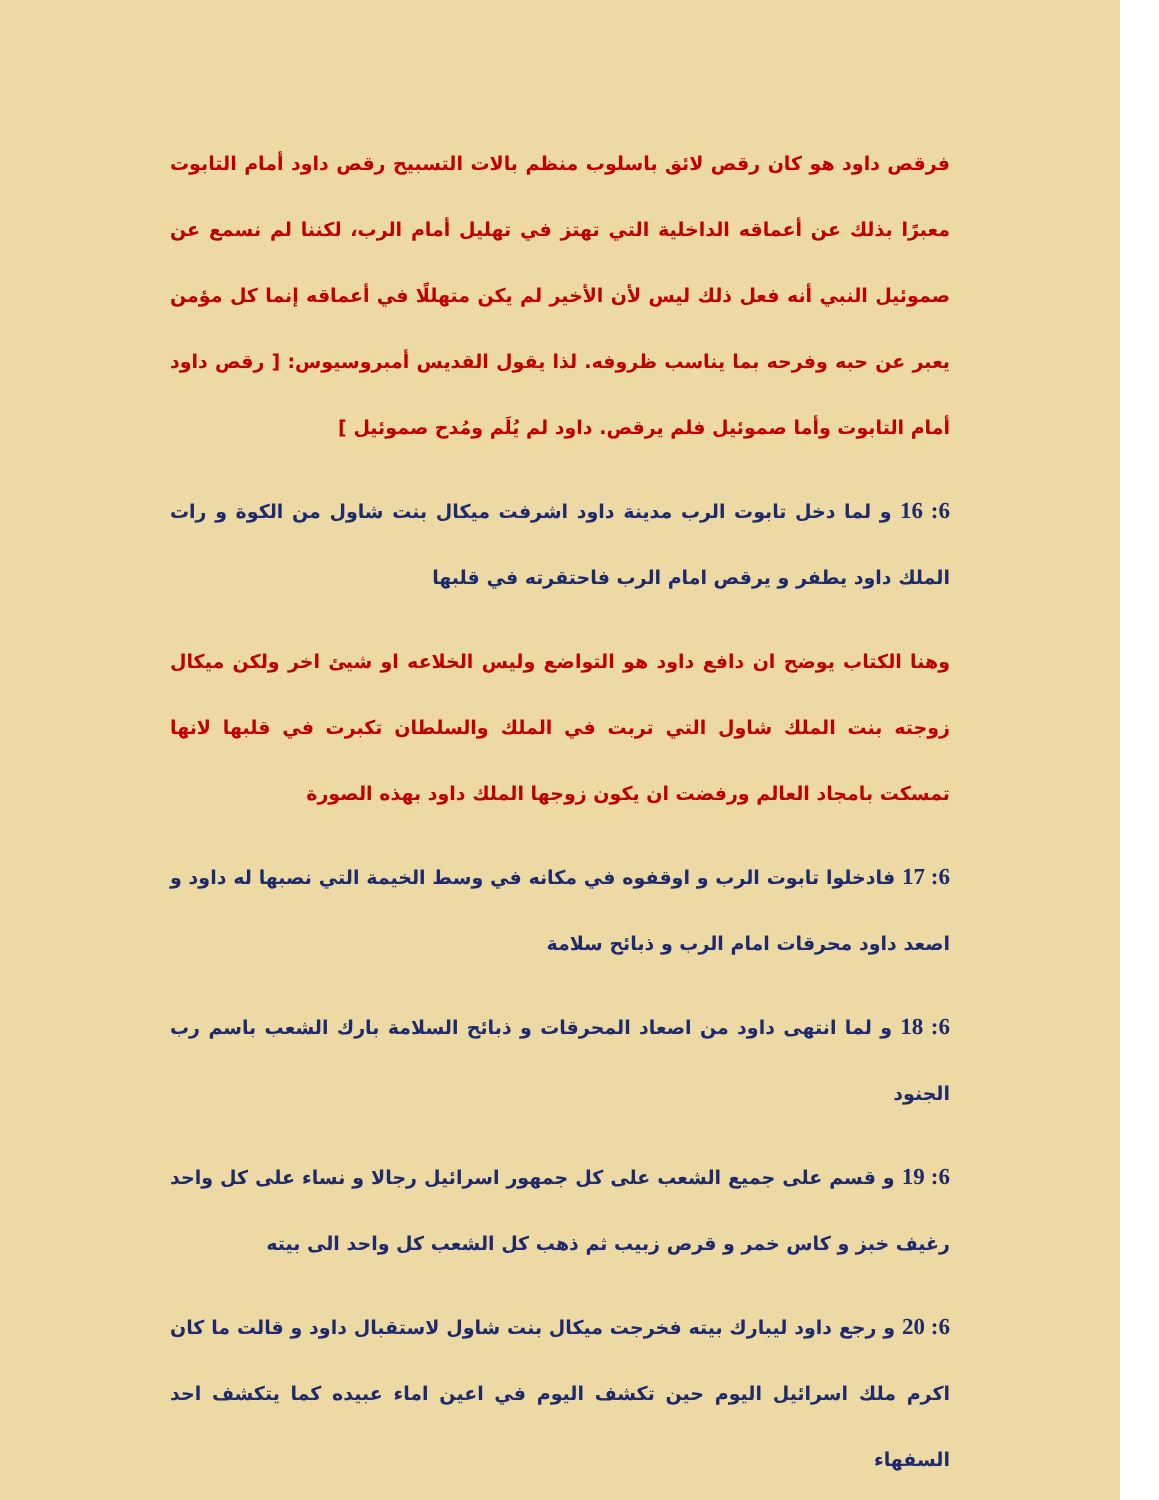فرقص داود هو كان رقص لائق باسلوب منظم بالات التسبيح رقص داود أمام التابوت معبرًا بذلك عن أعماقه الداخلية التي تهتز في تهليل أمام الرب، لكننا لم نسمع عن صموئيل النبي أنه فعل ذلك ليس لأن الأخير لم يكن متهللًا في أعماقه إنما كل مؤمن يعبر عن حبه وفرحه بما يناسب ظروفه. لذا يقول القديس أمبروسيوس: [ رقص داود أمام التابوت وأما صموئيل فلم يرقص. داود لم يُلَم ومُدح صموئيل ]
6: 16 و لما دخل تابوت الرب مدينة داود اشرفت ميكال بنت شاول من الكوة و رات الملك داود يطفر و يرقص امام الرب فاحتقرته في قلبها
وهنا الكتاب يوضح ان دافع داود هو التواضع وليس الخلاعه او شيئ اخر ولكن ميكال زوجته بنت الملك شاول التي تربت في الملك والسلطان تكبرت في قلبها لانها تمسكت بامجاد العالم ورفضت ان يكون زوجها الملك داود بهذه الصورة
6: 17 فادخلوا تابوت الرب و اوقفوه في مكانه في وسط الخيمة التي نصبها له داود و اصعد داود محرقات امام الرب و ذبائح سلامة
6: 18 و لما انتهى داود من اصعاد المحرقات و ذبائح السلامة بارك الشعب باسم رب الجنود
6: 19 و قسم على جميع الشعب على كل جمهور اسرائيل رجالا و نساء على كل واحد رغيف خبز و كاس خمر و قرص زبيب ثم ذهب كل الشعب كل واحد الى بيته
6: 20 و رجع داود ليبارك بيته فخرجت ميكال بنت شاول لاستقبال داود و قالت ما كان اكرم ملك اسرائيل اليوم حين تكشف اليوم في اعين اماء عبيده كما يتكشف احد السفهاء